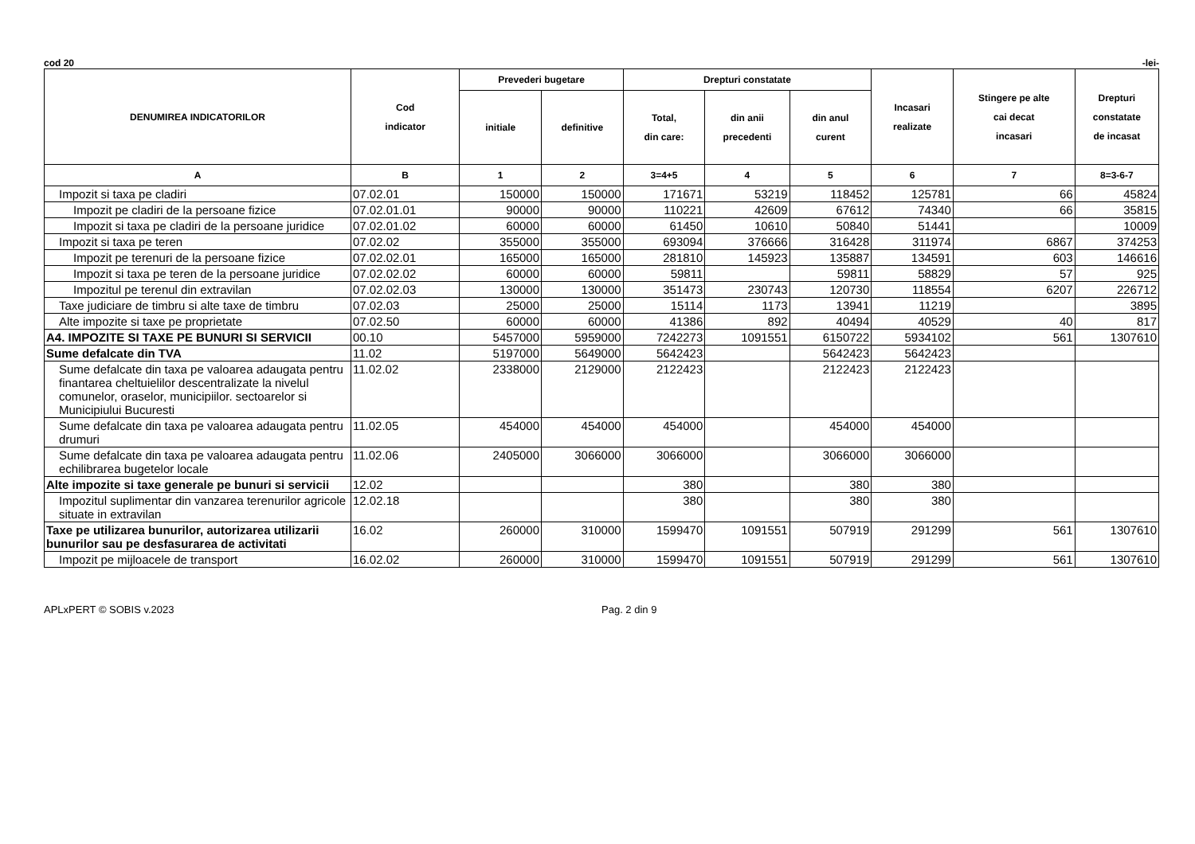cod 20 -lei-
| DENUMIREA INDICATORILOR | Cod indicator | Prevederi bugetare | | Drepturi constatate | | | Incasari realizate | Stingere pe alte cai decat incasari | Drepturi constatate de incasat |
| --- | --- | --- | --- | --- | --- | --- | --- | --- | --- |
| | | initiale | definitive | Total, din care: | din anii precedenti | din anul curent | | | |
| A | B | 1 | 2 | 3=4+5 | 4 | 5 | 6 | 7 | 8=3-6-7 |
| Impozit si taxa pe cladiri | 07.02.01 | 150000 | 150000 | 171671 | 53219 | 118452 | 125781 | 66 | 45824 |
| Impozit pe cladiri de la persoane fizice | 07.02.01.01 | 90000 | 90000 | 110221 | 42609 | 67612 | 74340 | 66 | 35815 |
| Impozit si taxa pe cladiri de la persoane juridice | 07.02.01.02 | 60000 | 60000 | 61450 | 10610 | 50840 | 51441 | | 10009 |
| Impozit si taxa pe teren | 07.02.02 | 355000 | 355000 | 693094 | 376666 | 316428 | 311974 | 6867 | 374253 |
| Impozit pe terenuri de la persoane fizice | 07.02.02.01 | 165000 | 165000 | 281810 | 145923 | 135887 | 134591 | 603 | 146616 |
| Impozit si taxa pe teren de la persoane juridice | 07.02.02.02 | 60000 | 60000 | 59811 | | 59811 | 58829 | 57 | 925 |
| Impozitul pe terenul din extravilan | 07.02.02.03 | 130000 | 130000 | 351473 | 230743 | 120730 | 118554 | 6207 | 226712 |
| Taxe judiciare de timbru si alte taxe de timbru | 07.02.03 | 25000 | 25000 | 15114 | 1173 | 13941 | 11219 | | 3895 |
| Alte impozite si taxe pe proprietate | 07.02.50 | 60000 | 60000 | 41386 | 892 | 40494 | 40529 | 40 | 817 |
| A4. IMPOZITE SI TAXE PE BUNURI SI SERVICII | 00.10 | 5457000 | 5959000 | 7242273 | 1091551 | 6150722 | 5934102 | 561 | 1307610 |
| Sume defalcate din TVA | 11.02 | 5197000 | 5649000 | 5642423 | | 5642423 | 5642423 | | |
| Sume defalcate din taxa pe valoarea adaugata pentru finantarea cheltuielilor descentralizate la nivelul comunelor, oraselor, municipiilor. sectoarelor si Municipiului Bucuresti | 11.02.02 | 2338000 | 2129000 | 2122423 | | 2122423 | 2122423 | | |
| Sume defalcate din taxa pe valoarea adaugata pentru drumuri | 11.02.05 | 454000 | 454000 | 454000 | | 454000 | 454000 | | |
| Sume defalcate din taxa pe valoarea adaugata pentru echilibrarea bugetelor locale | 11.02.06 | 2405000 | 3066000 | 3066000 | | 3066000 | 3066000 | | |
| Alte impozite si taxe generale pe bunuri si servicii | 12.02 | | | 380 | | 380 | 380 | | |
| Impozitul suplimentar din vanzarea terenurilor agricole situate in extravilan | 12.02.18 | | | 380 | | 380 | 380 | | |
| Taxe pe utilizarea bunurilor, autorizarea utilizarii bunurilor sau pe desfasurarea de activitati | 16.02 | 260000 | 310000 | 1599470 | 1091551 | 507919 | 291299 | 561 | 1307610 |
| Impozit pe mijloacele de transport | 16.02.02 | 260000 | 310000 | 1599470 | 1091551 | 507919 | 291299 | 561 | 1307610 |
APLxPERT © SOBIS v.2023 Pag. 2 din 9